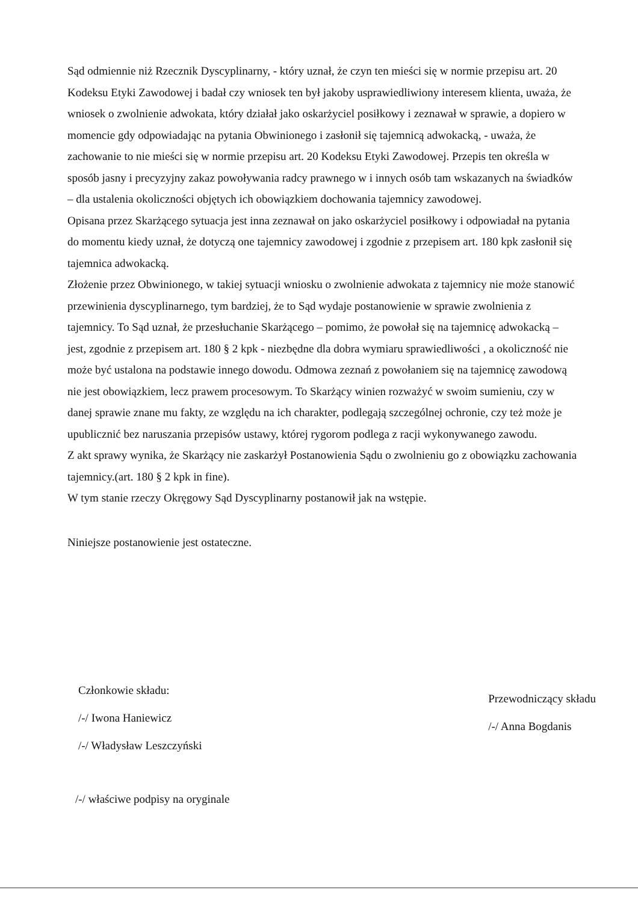Sąd odmiennie niż Rzecznik Dyscyplinarny, - który uznał, że czyn ten mieści się w normie przepisu art. 20 Kodeksu Etyki Zawodowej i badał czy wniosek ten był jakoby usprawiedliwiony interesem klienta, uważa, że wniosek o zwolnienie adwokata, który działał jako oskarżyciel posiłkowy i zeznawał w sprawie, a dopiero w momencie gdy odpowiadając na pytania Obwinionego i zasłonił się tajemnicą adwokacką, - uważa, że zachowanie to nie mieści się w normie przepisu art. 20 Kodeksu Etyki Zawodowej. Przepis ten określa w sposób jasny i precyzyjny zakaz powoływania radcy prawnego w i innych osób tam wskazanych na świadków – dla ustalenia okoliczności objętych ich obowiązkiem dochowania tajemnicy zawodowej.
Opisana przez Skarżącego sytuacja jest inna zeznawał on jako oskarżyciel posiłkowy i odpowiadał na pytania do momentu kiedy uznał, że dotyczą one tajemnicy zawodowej i zgodnie z przepisem art. 180 kpk zasłonił się tajemnica adwokacką.
Złożenie przez Obwinionego, w takiej sytuacji wniosku o zwolnienie adwokata z tajemnicy nie może stanowić przewinienia dyscyplinarnego, tym bardziej, że to Sąd wydaje postanowienie w sprawie zwolnienia z tajemnicy. To Sąd uznał, że przesłuchanie Skarżącego – pomimo, że powołał się na tajemnicę adwokacką – jest, zgodnie z przepisem art. 180 § 2 kpk - niezbędne dla dobra wymiaru sprawiedliwości , a okoliczność nie może być ustalona na podstawie innego dowodu. Odmowa zeznań z powołaniem się na tajemnicę zawodową nie jest obowiązkiem, lecz prawem procesowym. To Skarżący winien rozważyć w swoim sumieniu, czy w danej sprawie znane mu fakty, ze względu na ich charakter, podlegają szczególnej ochronie, czy też może je upublicznić bez naruszania przepisów ustawy, której rygorom podlega z racji wykonywanego zawodu.
Z akt sprawy wynika, że Skarżący nie zaskarżył Postanowienia Sądu o zwolnieniu go z obowiązku zachowania tajemnicy.(art. 180 § 2 kpk in fine).
W tym stanie rzeczy Okręgowy Sąd Dyscyplinarny postanowił jak na wstępie.
Niniejsze postanowienie jest ostateczne.
Członkowie składu:
/-/ Iwona Haniewicz
/-/ Władysław Leszczyński
Przewodniczący składu
/-/ Anna Bogdanis
/-/ właściwe podpisy na oryginale